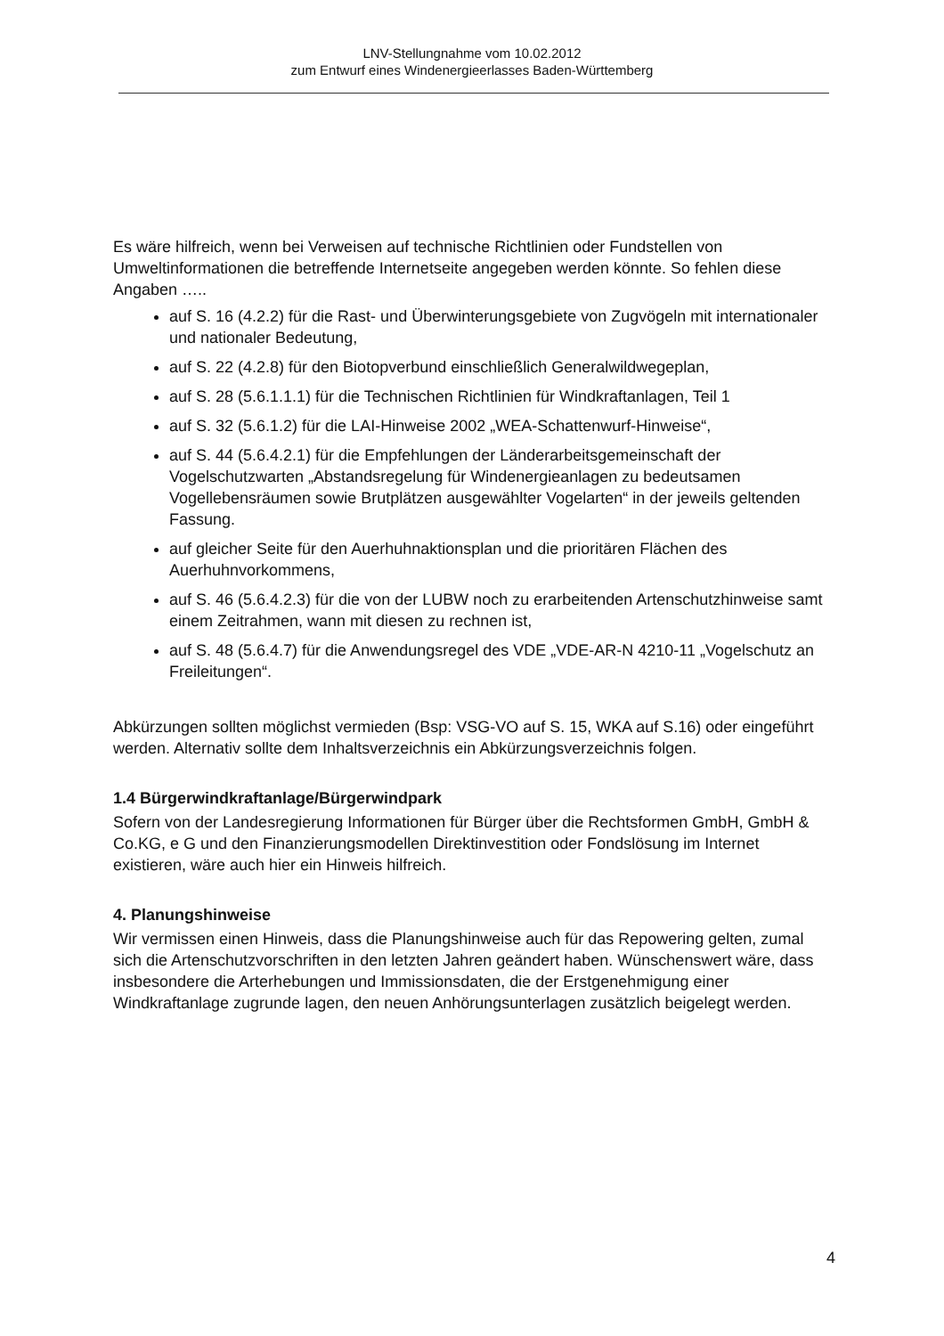LNV-Stellungnahme vom 10.02.2012
zum Entwurf eines Windenergieerlasses Baden-Württemberg
Es wäre hilfreich, wenn bei Verweisen auf technische Richtlinien oder Fundstellen von Umweltinformationen die betreffende Internetseite angegeben werden könnte. So fehlen diese Angaben …..
auf S. 16 (4.2.2) für die Rast- und Überwinterungsgebiete von Zugvögeln mit internationaler und nationaler Bedeutung,
auf S. 22 (4.2.8) für den Biotopverbund einschließlich Generalwildwegeplan,
auf S. 28 (5.6.1.1.1) für die Technischen Richtlinien für Windkraftanlagen, Teil 1
auf S. 32 (5.6.1.2) für die LAI-Hinweise 2002 „WEA-Schattenwurf-Hinweise“,
auf S. 44 (5.6.4.2.1) für die Empfehlungen der Länderarbeitsgemeinschaft der Vogelschutzwarten „Abstandsregelung für Windenergieanlagen zu bedeutsamen Vogellebensräumen sowie Brutplätzen ausgewählter Vogelarten“ in der jeweils geltenden Fassung.
auf gleicher Seite für den Auerhuhnaktionsplan und die prioritären Flächen des Auerhuhnvorkommens,
auf S. 46 (5.6.4.2.3) für die von der LUBW noch zu erarbeitenden Artenschutzhinweise samt einem Zeitrahmen, wann mit diesen zu rechnen ist,
auf S. 48 (5.6.4.7) für die Anwendungsregel des VDE „VDE-AR-N 4210-11 „Vogelschutz an Freileitungen“.
Abkürzungen sollten möglichst vermieden (Bsp: VSG-VO auf S. 15, WKA auf S.16) oder eingeführt werden. Alternativ sollte dem Inhaltsverzeichnis ein Abkürzungsverzeichnis folgen.
1.4 Bürgerwindkraftanlage/Bürgerwindpark
Sofern von der Landesregierung Informationen für Bürger über die Rechtsformen GmbH, GmbH & Co.KG, e G und den Finanzierungsmodellen Direktinvestition oder Fondslösung im Internet existieren, wäre auch hier ein Hinweis hilfreich.
4. Planungshinweise
Wir vermissen einen Hinweis, dass die Planungshinweise auch für das Repowering gelten, zumal sich die Artenschutzvorschriften in den letzten Jahren geändert haben. Wünschenswert wäre, dass insbesondere die Arterhebungen und Immissionsdaten, die der Erstgenehmigung einer Windkraftanlage zugrunde lagen, den neuen Anhörungsunterlagen zusätzlich beigelegt werden.
4